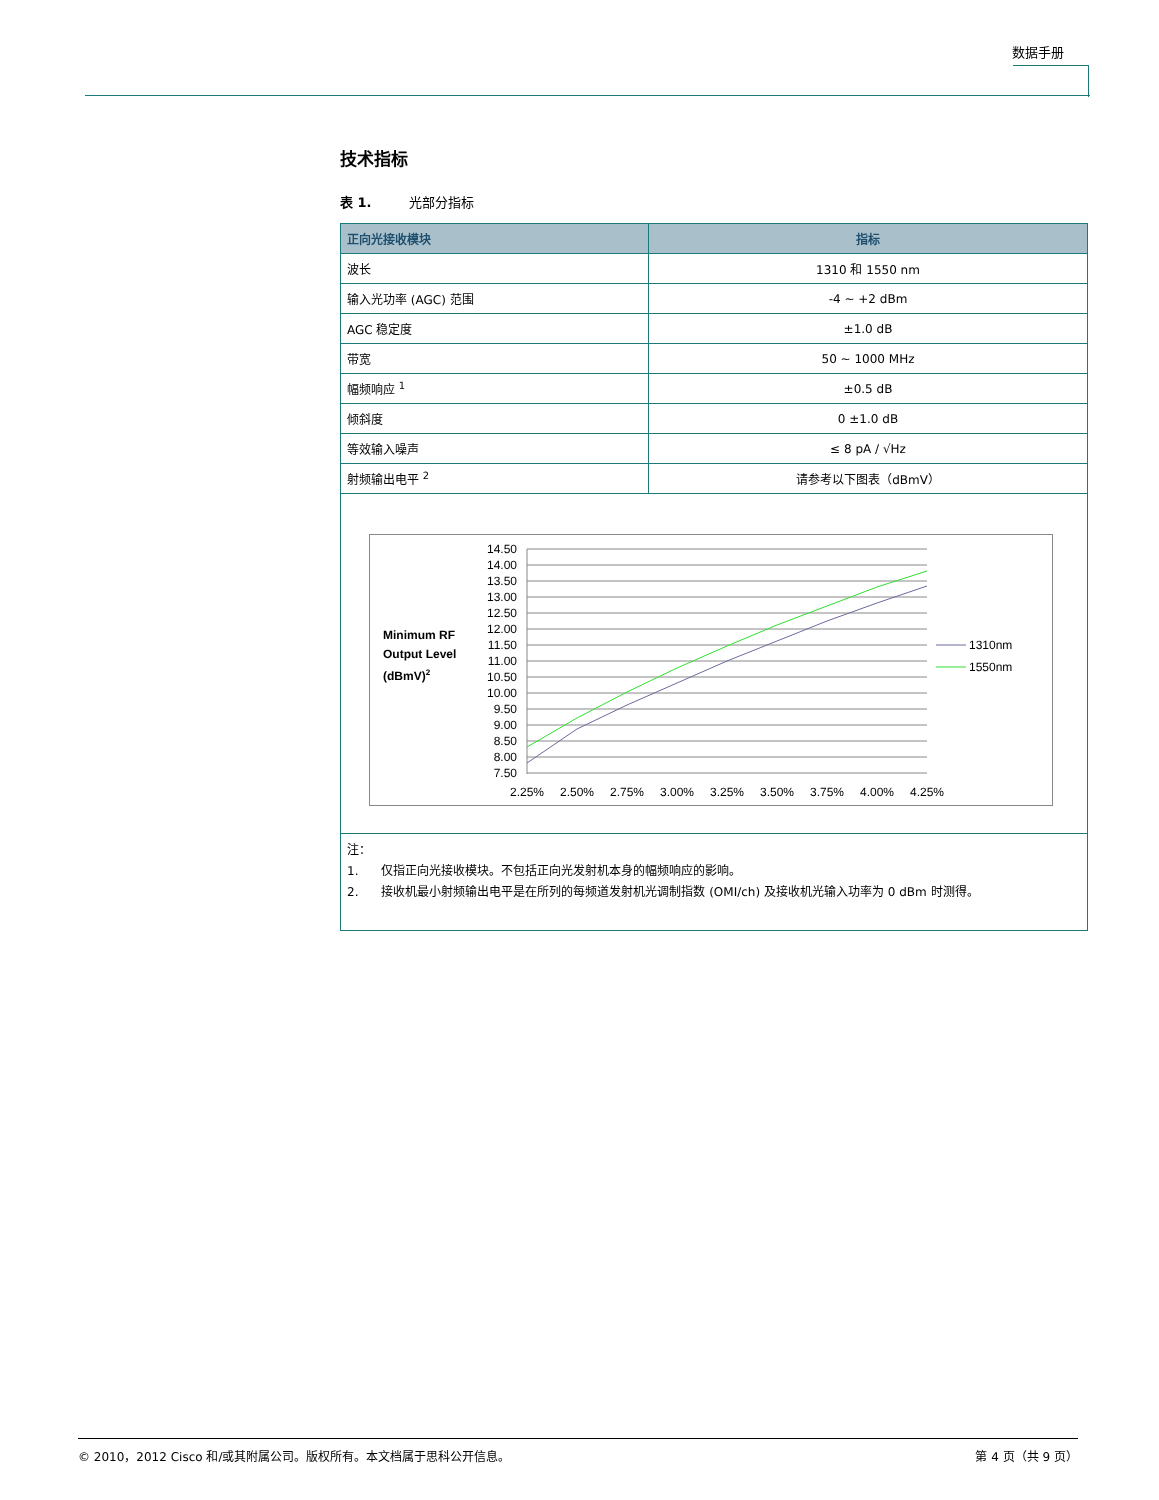数据手册
技术指标
表 1. 光部分指标
| 正向光接收模块 | 指标 |
| --- | --- |
| 波长 | 1310 和 1550 nm |
| 输入光功率 (AGC) 范围 | -4 ~ +2 dBm |
| AGC 稳定度 | ±1.0 dB |
| 带宽 | 50 ~ 1000 MHz |
| 幅频响应 <sup>1</sup> | ±0.5 dB |
| 倾斜度 | 0 ±1.0 dB |
| 等效输入噪声 | ≤ 8 pA / √Hz |
| 射频输出电平 <sup>2</sup> | 请参考以下图表（dBmV） |
| Minimum RF Output Level (dBmV) 2 14.50 14.00 13.50 13.00 12.50 12.00 11.50 11.00 10.50 10.00 9.50 9.00 8.50 8.00 7.50 2.25% 2.50% 2.75% 3.00% 3.25% 3.50% 3.75% 4.00% 4.25% 1310nm 1550nm | |
| 注： 1. 仅指正向光接收模块。不包括正向光发射机本身的幅频响应的影响。 2. 接收机最小射频输出电平是在所列的每频道发射机光调制指数 (OMI/ch) 及接收机光输入功率为 0 dBm 时测得。 | |
© 2010，2012 Cisco 和/或其附属公司。版权所有。本文档属于思科公开信息。 第 4 页（共 9 页）